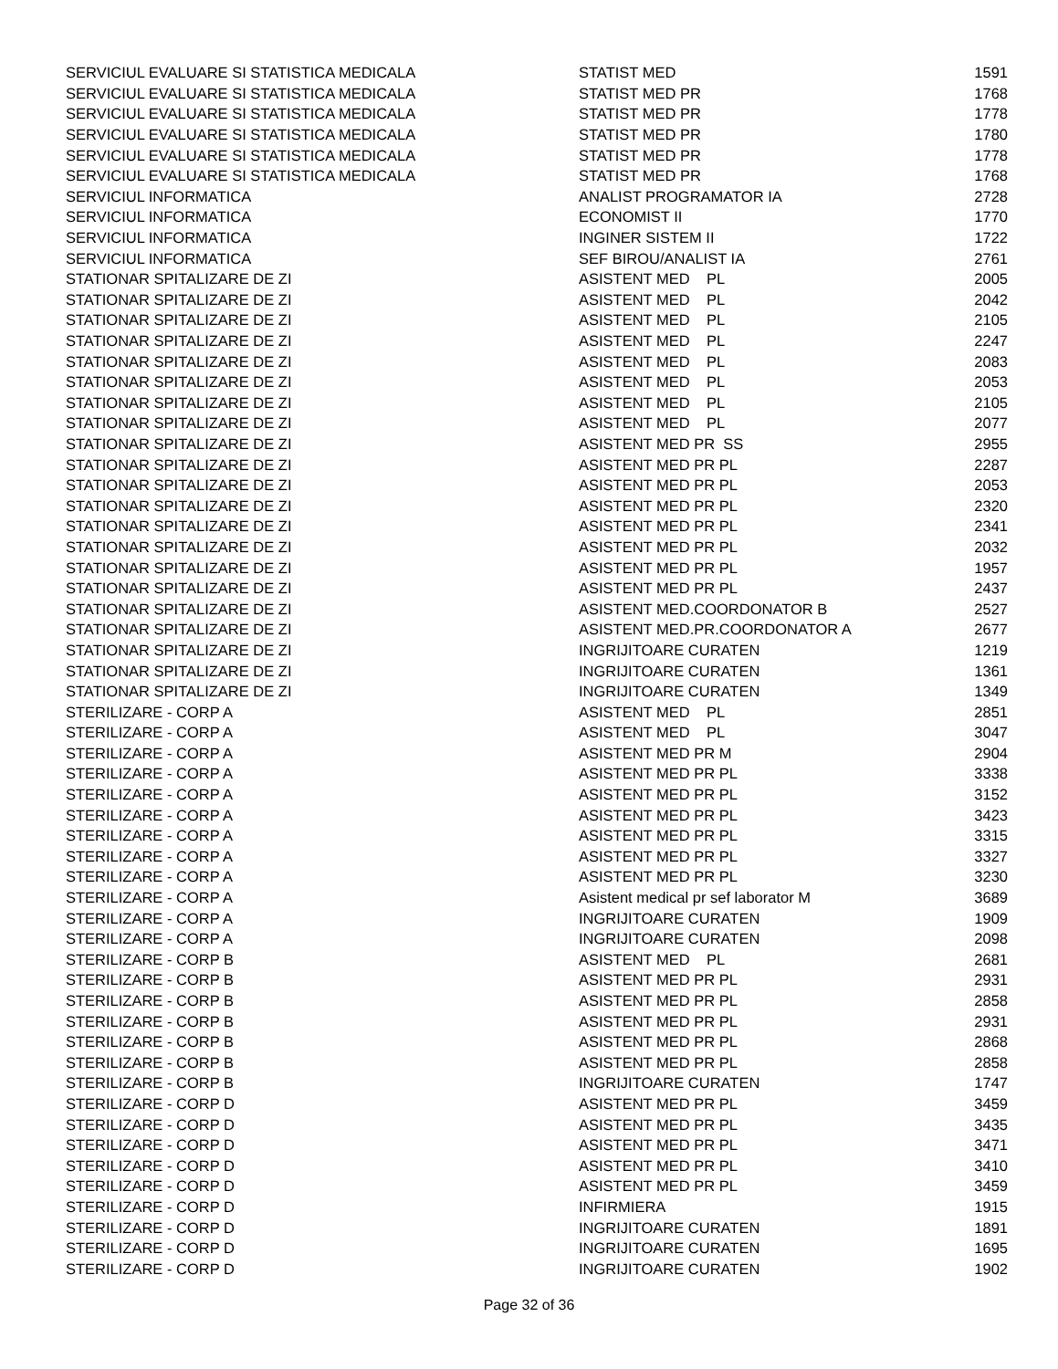| SERVICIUL EVALUARE SI STATISTICA MEDICALA | STATIST MED | 1591 |
| SERVICIUL EVALUARE SI STATISTICA MEDICALA | STATIST MED PR | 1768 |
| SERVICIUL EVALUARE SI STATISTICA MEDICALA | STATIST MED PR | 1778 |
| SERVICIUL EVALUARE SI STATISTICA MEDICALA | STATIST MED PR | 1780 |
| SERVICIUL EVALUARE SI STATISTICA MEDICALA | STATIST MED PR | 1778 |
| SERVICIUL EVALUARE SI STATISTICA MEDICALA | STATIST MED PR | 1768 |
| SERVICIUL INFORMATICA | ANALIST PROGRAMATOR IA | 2728 |
| SERVICIUL INFORMATICA | ECONOMIST II | 1770 |
| SERVICIUL INFORMATICA | INGINER SISTEM II | 1722 |
| SERVICIUL INFORMATICA | SEF BIROU/ANALIST IA | 2761 |
| STATIONAR SPITALIZARE DE ZI | ASISTENT MED PL | 2005 |
| STATIONAR SPITALIZARE DE ZI | ASISTENT MED PL | 2042 |
| STATIONAR SPITALIZARE DE ZI | ASISTENT MED PL | 2105 |
| STATIONAR SPITALIZARE DE ZI | ASISTENT MED PL | 2247 |
| STATIONAR SPITALIZARE DE ZI | ASISTENT MED PL | 2083 |
| STATIONAR SPITALIZARE DE ZI | ASISTENT MED PL | 2053 |
| STATIONAR SPITALIZARE DE ZI | ASISTENT MED PL | 2105 |
| STATIONAR SPITALIZARE DE ZI | ASISTENT MED PL | 2077 |
| STATIONAR SPITALIZARE DE ZI | ASISTENT MED PR SS | 2955 |
| STATIONAR SPITALIZARE DE ZI | ASISTENT MED PR PL | 2287 |
| STATIONAR SPITALIZARE DE ZI | ASISTENT MED PR PL | 2053 |
| STATIONAR SPITALIZARE DE ZI | ASISTENT MED PR PL | 2320 |
| STATIONAR SPITALIZARE DE ZI | ASISTENT MED PR PL | 2341 |
| STATIONAR SPITALIZARE DE ZI | ASISTENT MED PR PL | 2032 |
| STATIONAR SPITALIZARE DE ZI | ASISTENT MED PR PL | 1957 |
| STATIONAR SPITALIZARE DE ZI | ASISTENT MED PR PL | 2437 |
| STATIONAR SPITALIZARE DE ZI | ASISTENT MED.COORDONATOR B | 2527 |
| STATIONAR SPITALIZARE DE ZI | ASISTENT MED.PR.COORDONATOR A | 2677 |
| STATIONAR SPITALIZARE DE ZI | INGRIJITOARE CURATEN | 1219 |
| STATIONAR SPITALIZARE DE ZI | INGRIJITOARE CURATEN | 1361 |
| STATIONAR SPITALIZARE DE ZI | INGRIJITOARE CURATEN | 1349 |
| STERILIZARE - CORP A | ASISTENT MED PL | 2851 |
| STERILIZARE - CORP A | ASISTENT MED PL | 3047 |
| STERILIZARE - CORP A | ASISTENT MED PR M | 2904 |
| STERILIZARE - CORP A | ASISTENT MED PR PL | 3338 |
| STERILIZARE - CORP A | ASISTENT MED PR PL | 3152 |
| STERILIZARE - CORP A | ASISTENT MED PR PL | 3423 |
| STERILIZARE - CORP A | ASISTENT MED PR PL | 3315 |
| STERILIZARE - CORP A | ASISTENT MED PR PL | 3327 |
| STERILIZARE - CORP A | ASISTENT MED PR PL | 3230 |
| STERILIZARE - CORP A | Asistent medical pr sef laborator M | 3689 |
| STERILIZARE - CORP A | INGRIJITOARE CURATEN | 1909 |
| STERILIZARE - CORP A | INGRIJITOARE CURATEN | 2098 |
| STERILIZARE - CORP B | ASISTENT MED PL | 2681 |
| STERILIZARE - CORP B | ASISTENT MED PR PL | 2931 |
| STERILIZARE - CORP B | ASISTENT MED PR PL | 2858 |
| STERILIZARE - CORP B | ASISTENT MED PR PL | 2931 |
| STERILIZARE - CORP B | ASISTENT MED PR PL | 2868 |
| STERILIZARE - CORP B | ASISTENT MED PR PL | 2858 |
| STERILIZARE - CORP B | INGRIJITOARE CURATEN | 1747 |
| STERILIZARE - CORP D | ASISTENT MED PR PL | 3459 |
| STERILIZARE - CORP D | ASISTENT MED PR PL | 3435 |
| STERILIZARE - CORP D | ASISTENT MED PR PL | 3471 |
| STERILIZARE - CORP D | ASISTENT MED PR PL | 3410 |
| STERILIZARE - CORP D | ASISTENT MED PR PL | 3459 |
| STERILIZARE - CORP D | INFIRMIERA | 1915 |
| STERILIZARE - CORP D | INGRIJITOARE CURATEN | 1891 |
| STERILIZARE - CORP D | INGRIJITOARE CURATEN | 1695 |
| STERILIZARE - CORP D | INGRIJITOARE CURATEN | 1902 |
Page 32 of 36